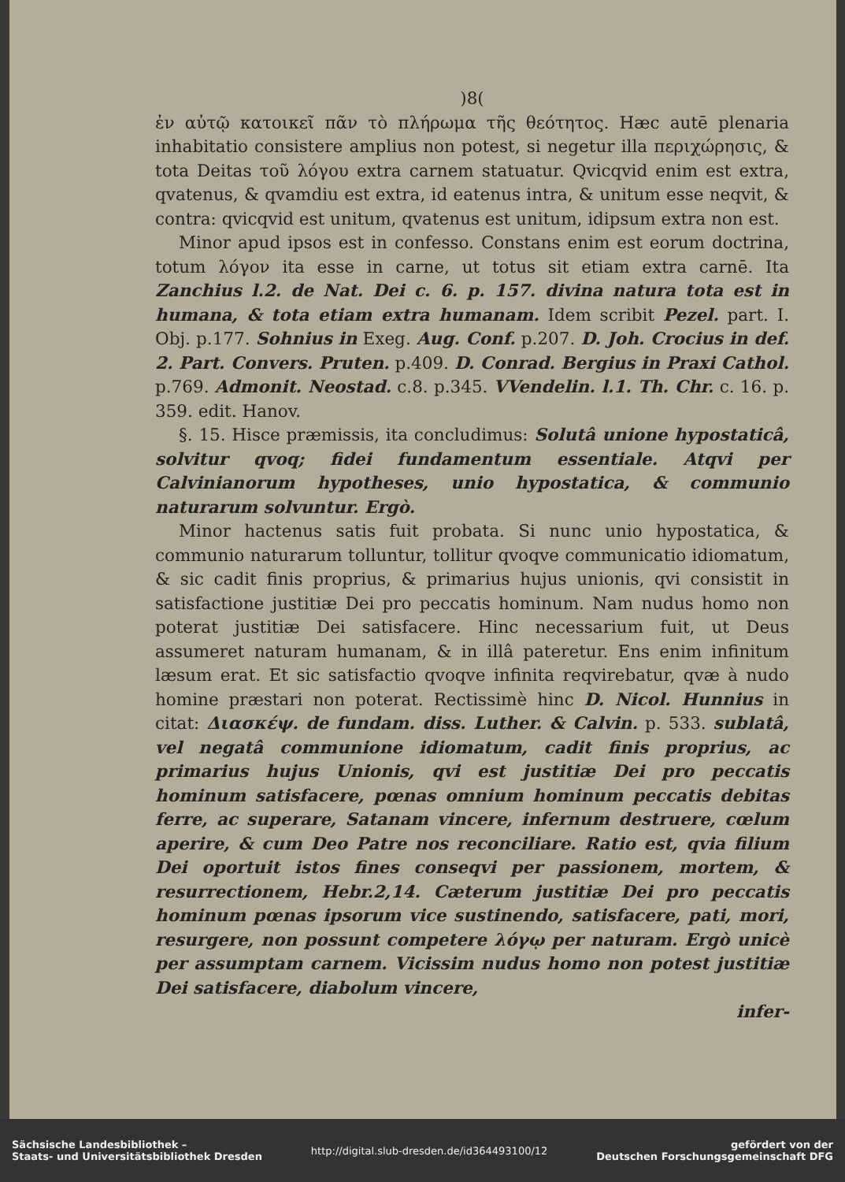)8(
ἐν αὐτῷ κατοικεῖ πᾶν τὸ πλήρωμα τῆς θεότητος. Hæc autē plenaria inhabitatio consistere amplius non potest, si negetur illa περιχώρησις, & tota Deitas τοῦ λόγου extra carnem statuatur. Qvicqvid enim est extra, qvatenus, & qvamdiu est extra, id eatenus intra, & unitum esse neqvit, & contra: qvicqvid est unitum, qvatenus est unitum, idipsum extra non est.
Minor apud ipsos est in confesso. Constans enim est eorum doctrina, totum λόγον ita esse in carne, ut totus sit etiam extra carnē. Ita Zanchius l.2. de Nat. Dei c. 6. p. 157. divina natura tota est in humana, & tota etiam extra humanam. Idem scribit Pezel. part. I. Obj. p.177. Sohnius in Exeg. Aug. Conf. p.207. D. Joh. Crocius in def. 2. Part. Convers. Pruten. p.409. D. Conrad. Bergius in Praxi Cathol. p.769. Admonit. Neostad. c.8. p.345. VVendelin. l.1. Th. Chr. c. 16. p. 359. edit. Hanov.
§. 15. Hisce præmissis, ita concludimus: Solutâ unione hypostaticâ, solvitur qvoq; fidei fundamentum essentiale. Atqvi per Calvinianorum hypotheses, unio hypostatica, & communio naturarum solvuntur. Ergò.
Minor hactenus satis fuit probata. Si nunc unio hypostatica, & communio naturarum tolluntur, tollitur qvoqve communicatio idiomatum, & sic cadit finis proprius, & primarius hujus unionis, qvi consistit in satisfactione justitiæ Dei pro peccatis hominum. Nam nudus homo non poterat justitiæ Dei satisfacere. Hinc necessarium fuit, ut Deus assumeret naturam humanam, & in illâ pateretur. Ens enim infinitum læsum erat. Et sic satisfactio qvoqve infinita reqvirebatur, qvæ à nudo homine præstari non poterat. Rectissimè hinc D. Nicol. Hunnius in citat: Διασκέψ. de fundam. diss. Luther. & Calvin. p. 533. sublatâ, vel negatâ communione idiomatum, cadit finis proprius, ac primarius hujus Unionis, qvi est justitiæ Dei pro peccatis hominum satisfacere, pœnas omnium hominum peccatis debitas ferre, ac superare, Satanam vincere, infernum destruere, cœlum aperire, & cum Deo Patre nos reconciliare. Ratio est, qvia filium Dei oportuit istos fines conseqvi per passionem, mortem, & resurrectionem, Hebr.2,14. Cæterum justitiæ Dei pro peccatis hominum pœnas ipsorum vice sustinendo, satisfacere, pati, mori, resurgere, non possunt competere λόγῳ per naturam. Ergò unicè per assumptam carnem. Vicissim nudus homo non potest justitiæ Dei satisfacere, diabolum vincere,
infer-
Sächsische Landesbibliothek –
Staats- und Universitätsbibliothek Dresden
http://digital.slub-dresden.de/id364493100/12
gefördert von der
Deutschen Forschungsgemeinschaft DFG